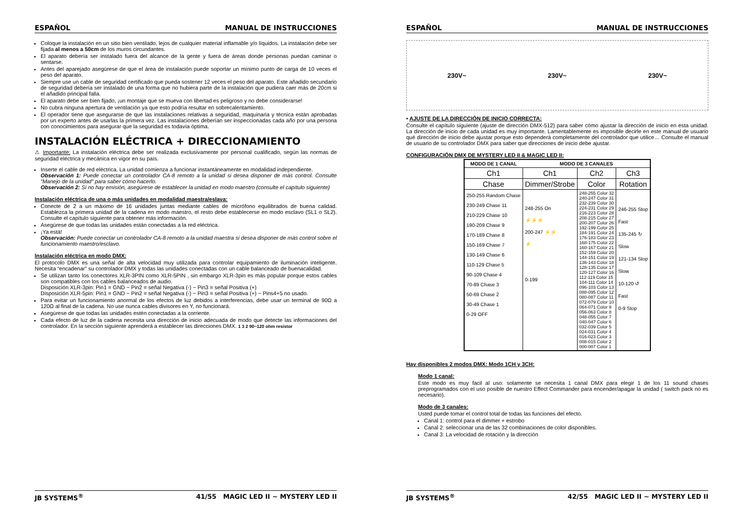ESPAÑOL MANUAL DE INSTRUCCIONES
Coloque la instalación en un sitio bien ventilado, lejos de cualquier material inflamable y/o líquidos. La instalación debe ser fijada al menos a 50cm de los muros circundantes.
El aparato debería ser instalado fuera del alcance de la gente y fuera de áreas donde personas puedan caminar o sentarse.
Antes del aparejado asegúrese de que el área de instalación puede soportar un mínimo punto de carga de 10 veces el peso del aparato.
Siempre use un cable de seguridad certificado que pueda sostener 12 veces el peso del aparato. Este añadido secundario de seguridad debería ser instalado de una forma que no hubiera parte de la instalación que pudiera caer más de 20cm si el añadido principal falla.
El aparato debe ser bien fijado, ¡un montaje que se mueva con libertad es peligroso y no debe considerarse!
No cubra ninguna apertura de ventilación ya que esto podría resultar en sobrecalentamiento.
El operador tiene que asegurarse de que las instalaciones relativas a seguridad, maquinaria y técnica están aprobadas por un experto antes de usarlas la primera vez. Las instalaciones deberían ser inspeccionadas cada año por una persona con conocimientos para asegurar que la seguridad es todavía óptima.
INSTALACIÓN ELÉCTRICA + DIRECCIONAMIENTO
⚠ Importante: La instalación eléctrica debe ser realizada exclusivamente por personal cualificado, según las normas de seguridad eléctrica y mecánica en vigor en su país.
Inserte el cable de red eléctrica. La unidad comienza a funcionar instantáneamente en modalidad independiente.
Observación 1: Puede conectar un controlador CA-8 remoto a la unidad si desea disponer de más control. Consulte “Manejo de la unidad” para saber cómo hacerlo.
Observación 2: Si no hay emisión, asegúrese de establecer la unidad en modo maestro (consulte el capítulo siguiente)
Instalación eléctrica de una o más unidades en modalidad maestra/eslava:
Conecte de 2 a un máximo de 16 unidades juntas mediante cables de micrófono equilibrados de buena calidad. Establezca la primera unidad de la cadena en modo maestro, el resto debe establecerse en modo esclavo (SL1 o SL2). Consulte el capítulo siguiente para obtener más información.
Asegúrese de que todas las unidades están conectadas a la red eléctrica.
¡Ya está!
Observación: Puede conectar un controlador CA-8 remoto a la unidad maestra si desea disponer de más control sobre el funcionamiento maestro/esclavo.
Instalación eléctrica en modo DMX:
El protocolo DMX es una señal de alta velocidad muy utilizada para controlar equipamiento de iluminación inteligente. Necesita “encadenar” su controlador DMX y todas las unidades conectadas con un cable balanceado de buenacalidad.
Se utilizan tanto los conectores XLR-3PIN como XLR-5PIN , sin embargo XLR-3pin es más popular porque estos cables son compatibles con los cables balanceados de audio.
Disposición XLR-3pin: Pin1 = GND ~ Pin2 = señal Negativa (-) ~ Pin3 = señal Positiva (+)
Disposición XLR-5pin: Pin1 = GND ~ Pin2 = señal Negativa (-) ~ Pin3 = señal Positiva (+) ~ Pins4+5 no usado.
Para evitar un funcionamiento anormal de los efectos de luz debidos a interferencias, debe usar un terminal de 90Ω a 120Ω al final de la cadena. No use nunca cables divisores en Y, no funcionará.
Asegúrese de que todas las unidades estén conectadas a la corriente.
Cada efecto de luz de la cadena necesita una dirección de inicio adecuada de modo que detecte las informaciones del controlador. En la sección siguiente aprenderá a establecer las direcciones DMX. 1 3 2 90~120 ohm resistor
JB SYSTEMS<sup>®</sup> 41/55 MAGIC LED II ~ MYSTERY LED II
ESPAÑOL MANUAL DE INSTRUCCIONES
230V~ 230V~ 230V~
• AJUSTE DE LA DIRECCIÓN DE INICIO CORRECTA:
Consulte el capítulo siguiente (ajuste de dirección DMX-512) para saber cómo ajustar la dirección de inicio en esta unidad. La dirección de inicio de cada unidad es muy importante. Lamentablemente es imposible decirle en este manual de usuario qué dirección de inicio debe ajustar porque esto dependerá completamente del controlador que utilice… Consulte el manual de usuario de su controlador DMX para saber que direcciones de inicio debe ajustar.
CONFIGURACIÓN DMX DE MYSTERY LED II & MAGIC LED II:
| MODO DE 1 CANAL | MODO DE 3 CANALES | | |
| Ch1 | Ch1 | Ch2 | Ch3 |
| Chase | Dimmer/Strobe | Color | Rotation |
| 250-255 Random Chase 230-249 Chase 11 210-229 Chase 10 190-209 Chase 9 170-189 Chase 8 150-169 Chase 7 130-149 Chase 6 110-129 Chase 5 90-109 Chase 4 70-89 Chase 3 50-69 Chase 2 30-49 Chase 1 0-29 OFF | 248-255 On ⚡⚡⚡ 200-247 ⚡⚡ ⚡ 0-199 | 248-255 Color 32 240-247 Color 31 232-239 Color 30 224-231 Color 29 216-223 Color 28 208-215 Color 27 200-207 Color 26 192-199 Color 25 184-191 Color 24 176-183 Color 23 168-175 Color 22 160-167 Color 21 152-159 Color 20 144-151 Color 19 136-143 Color 18 128-135 Color 17 120-127 Color 16 112-119 Color 15 104-111 Color 14 096-103 Color 13 088-095 Color 12 080-087 Color 11 072-079 Color 10 064-071 Color 9 056-063 Color 8 048-055 Color 7 040-047 Color 6 032-039 Color 5 024-031 Color 4 016-023 Color 3 008-015 Color 2 000-007 Color 1 | 246-255 Stop Fast 135-245 ↻ Slow 121-134 Stop Slow 10-120 ↺ Fast 0-9 Stop |
Hay disponibles 2 modos DMX: Modo 1CH y 3CH:
Modo 1 canal:
Este modo es muy facil al uso: solamente se necesita 1 canal DMX para elegir 1 de los 11 sound chases preprogramados con el uso posible de nuestro Effect Commander para encender/apagar la unidad ( switch pack no es necesario).
Modo de 3 canales:
Usted puede tomar el control total de todas las funciones del efecto.
Canal 1: control para el dimmer + estrobo
Canal 2: seleccionar una de las 32 combinaciones de color disponibles.
Canal 3: La velocidad de rotación y la dirección
JB SYSTEMS<sup>®</sup> 42/55 MAGIC LED II ~ MYSTERY LED II